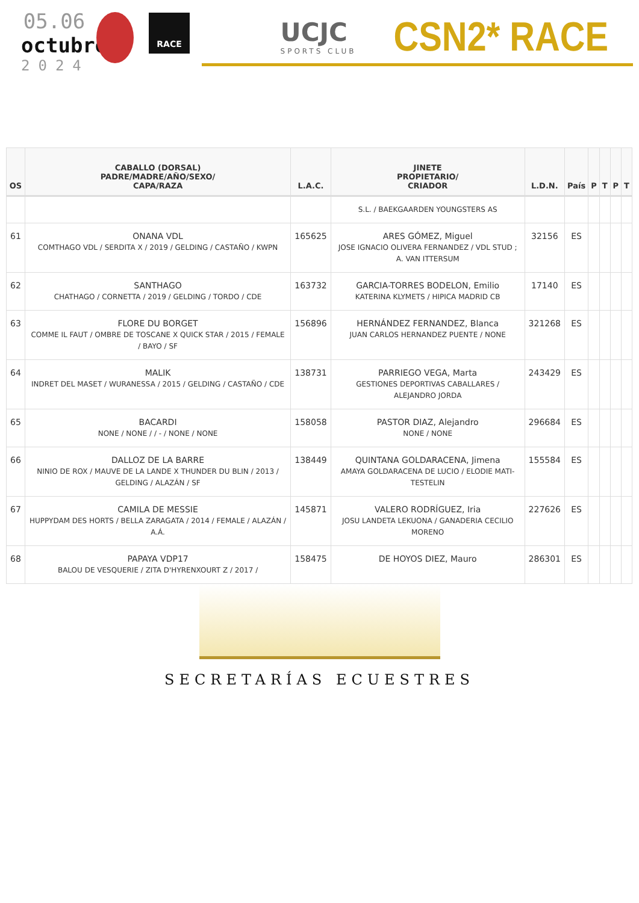05.06
octubre
2024
RACE
UCJC
SPORTS CLUB
CSN2* RACE
| OS | CABALLO (DORSAL) PADRE/MADRE/AÑO/SEXO/ CAPA/RAZA | L.A.C. | JINETE PROPIETARIO/ CRIADOR | L.D.N. | País | P | T | P | T |
| --- | --- | --- | --- | --- | --- | --- | --- | --- | --- |
| | | | S.L. / BAEKGAARDEN YOUNGSTERS AS | | | | | | |
| 61 | ONANA VDL COMTHAGO VDL / SERDITA X / 2019 / GELDING / CASTAÑO / KWPN | 165625 | ARES GÓMEZ, Miguel JOSE IGNACIO OLIVERA FERNANDEZ / VDL STUD ; A. VAN ITTERSUM | 32156 | ES | | | | |
| 62 | SANTHAGO CHATHAGO / CORNETTA / 2019 / GELDING / TORDO / CDE | 163732 | GARCIA-TORRES BODELON, Emilio KATERINA KLYMETS / HIPICA MADRID CB | 17140 | ES | | | | |
| 63 | FLORE DU BORGET COMME IL FAUT / OMBRE DE TOSCANE X QUICK STAR / 2015 / FEMALE / BAYO / SF | 156896 | HERNÁNDEZ FERNANDEZ, Blanca JUAN CARLOS HERNANDEZ PUENTE / NONE | 321268 | ES | | | | |
| 64 | MALIK INDRET DEL MASET / WURANESSA / 2015 / GELDING / CASTAÑO / CDE | 138731 | PARRIEGO VEGA, Marta GESTIONES DEPORTIVAS CABALLARES / ALEJANDRO JORDA | 243429 | ES | | | | |
| 65 | BACARDI NONE / NONE / / - / NONE / NONE | 158058 | PASTOR DIAZ, Alejandro NONE / NONE | 296684 | ES | | | | |
| 66 | DALLOZ DE LA BARRE NINIO DE ROX / MAUVE DE LA LANDE X THUNDER DU BLIN / 2013 / GELDING / ALAZÁN / SF | 138449 | QUINTANA GOLDARACENA, Jimena AMAYA GOLDARACENA DE LUCIO / ELODIE MATI-TESTELIN | 155584 | ES | | | | |
| 67 | CAMILA DE MESSIE HUPPYDAM DES HORTS / BELLA ZARAGATA / 2014 / FEMALE / ALAZÁN / A.Á. | 145871 | VALERO RODRÍGUEZ, Iria JOSU LANDETA LEKUONA / GANADERIA CECILIO MORENO | 227626 | ES | | | | |
| 68 | PAPAYA VDP17 BALOU DE VESQUERIE / ZITA D'HYRENXOURT Z / 2017 / | 158475 | DE HOYOS DIEZ, Mauro | 286301 | ES | | | | |
SECRETARÍAS ECUESTRES